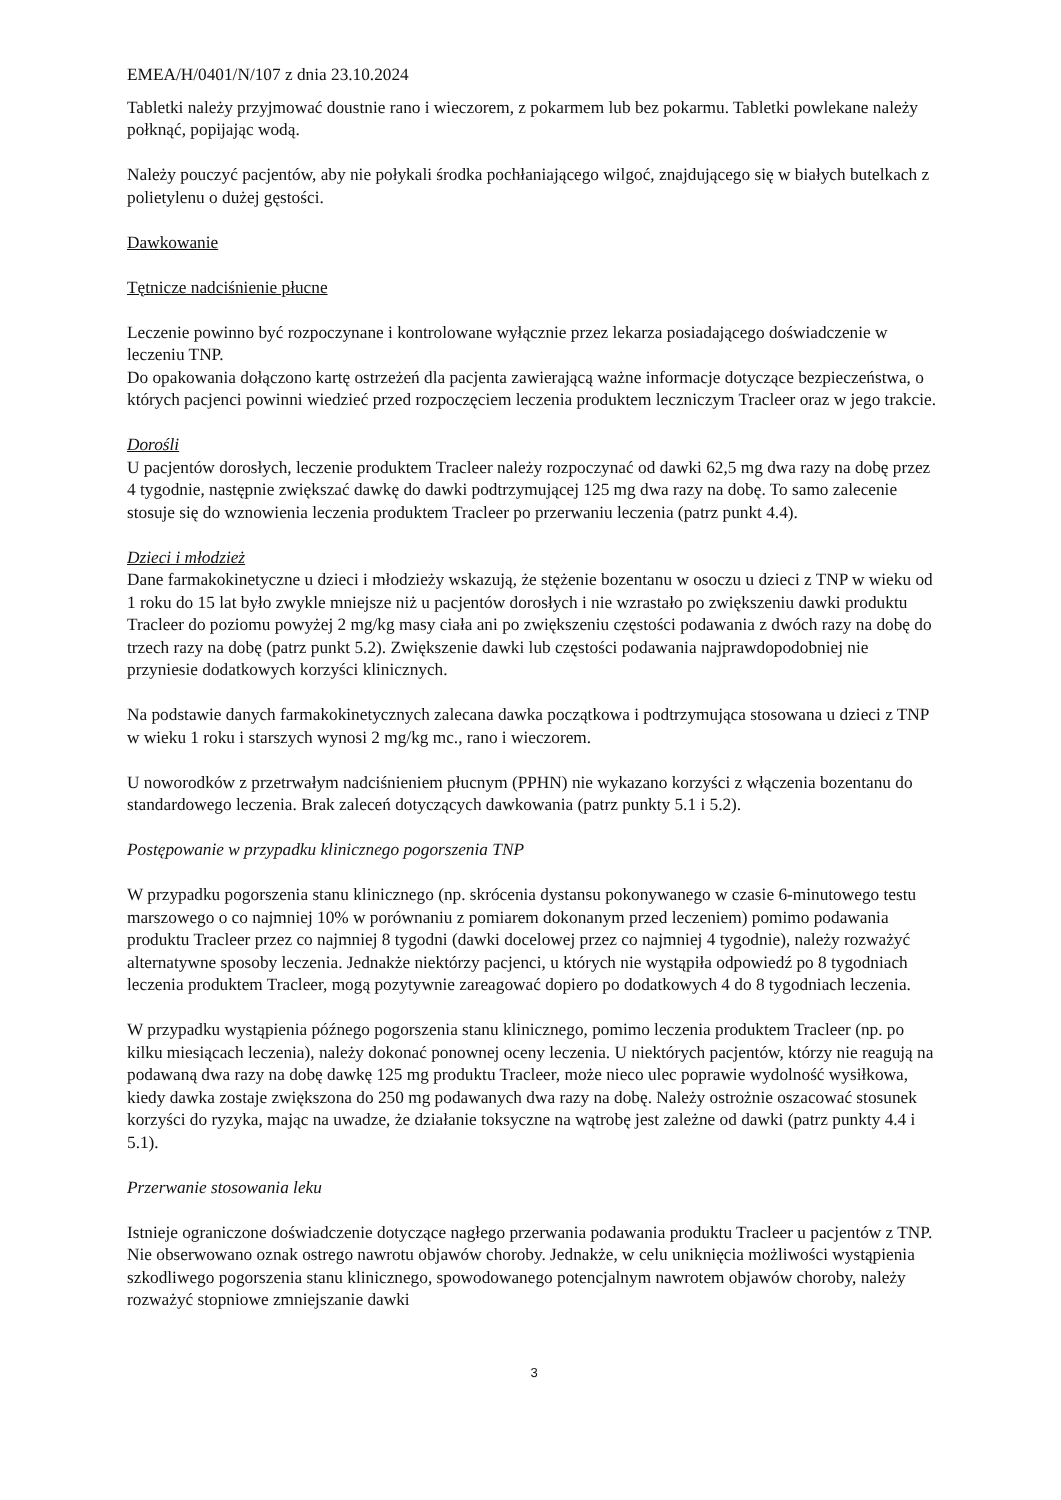EMEA/H/0401/N/107 z dnia 23.10.2024
Tabletki należy przyjmować doustnie rano i wieczorem, z pokarmem lub bez pokarmu. Tabletki powlekane należy połknąć, popijając wodą.
Należy pouczyć pacjentów, aby nie połykali środka pochłaniającego wilgoć, znajdującego się w białych butelkach z polietylenu o dużej gęstości.
Dawkowanie
Tętnicze nadciśnienie płucne
Leczenie powinno być rozpoczynane i kontrolowane wyłącznie przez lekarza posiadającego doświadczenie w leczeniu TNP.
Do opakowania dołączono kartę ostrzeżeń dla pacjenta zawierającą ważne informacje dotyczące bezpieczeństwa, o których pacjenci powinni wiedzieć przed rozpoczęciem leczenia produktem leczniczym Tracleer oraz w jego trakcie.
Dorośli
U pacjentów dorosłych, leczenie produktem Tracleer należy rozpoczynać od dawki 62,5 mg dwa razy na dobę przez 4 tygodnie, następnie zwiększać dawkę do dawki podtrzymującej 125 mg dwa razy na dobę. To samo zalecenie stosuje się do wznowienia leczenia produktem Tracleer po przerwaniu leczenia (patrz punkt 4.4).
Dzieci i młodzież
Dane farmakokinetyczne u dzieci i młodzieży wskazują, że stężenie bozentanu w osoczu u dzieci z TNP w wieku od 1 roku do 15 lat było zwykle mniejsze niż u pacjentów dorosłych i nie wzrastało po zwiększeniu dawki produktu Tracleer do poziomu powyżej 2 mg/kg masy ciała ani po zwiększeniu częstości podawania z dwóch razy na dobę do trzech razy na dobę (patrz punkt 5.2). Zwiększenie dawki lub częstości podawania najprawdopodobniej nie przyniesie dodatkowych korzyści klinicznych.
Na podstawie danych farmakokinetycznych zalecana dawka początkowa i podtrzymująca stosowana u dzieci z TNP w wieku 1 roku i starszych wynosi 2 mg/kg mc., rano i wieczorem.
U noworodków z przetrwałym nadciśnieniem płucnym (PPHN) nie wykazano korzyści z włączenia bozentanu do standardowego leczenia. Brak zaleceń dotyczących dawkowania (patrz punkty 5.1 i 5.2).
Postępowanie w przypadku klinicznego pogorszenia TNP
W przypadku pogorszenia stanu klinicznego (np. skrócenia dystansu pokonywanego w czasie 6-minutowego testu marszowego o co najmniej 10% w porównaniu z pomiarem dokonanym przed leczeniem) pomimo podawania produktu Tracleer przez co najmniej 8 tygodni (dawki docelowej przez co najmniej 4 tygodnie), należy rozważyć alternatywne sposoby leczenia. Jednakże niektórzy pacjenci, u których nie wystąpiła odpowiedź po 8 tygodniach leczenia produktem Tracleer, mogą pozytywnie zareagować dopiero po dodatkowych 4 do 8 tygodniach leczenia.
W przypadku wystąpienia późnego pogorszenia stanu klinicznego, pomimo leczenia produktem Tracleer (np. po kilku miesiącach leczenia), należy dokonać ponownej oceny leczenia. U niektórych pacjentów, którzy nie reagują na podawaną dwa razy na dobę dawkę 125 mg produktu Tracleer, może nieco ulec poprawie wydolność wysiłkowa, kiedy dawka zostaje zwiększona do 250 mg podawanych dwa razy na dobę. Należy ostrożnie oszacować stosunek korzyści do ryzyka, mając na uwadze, że działanie toksyczne na wątrobę jest zależne od dawki (patrz punkty 4.4 i 5.1).
Przerwanie stosowania leku
Istnieje ograniczone doświadczenie dotyczące nagłego przerwania podawania produktu Tracleer u pacjentów z TNP. Nie obserwowano oznak ostrego nawrotu objawów choroby. Jednakże, w celu uniknięcia możliwości wystąpienia szkodliwego pogorszenia stanu klinicznego, spowodowanego potencjalnym nawrotem objawów choroby, należy rozważyć stopniowe zmniejszanie dawki
3